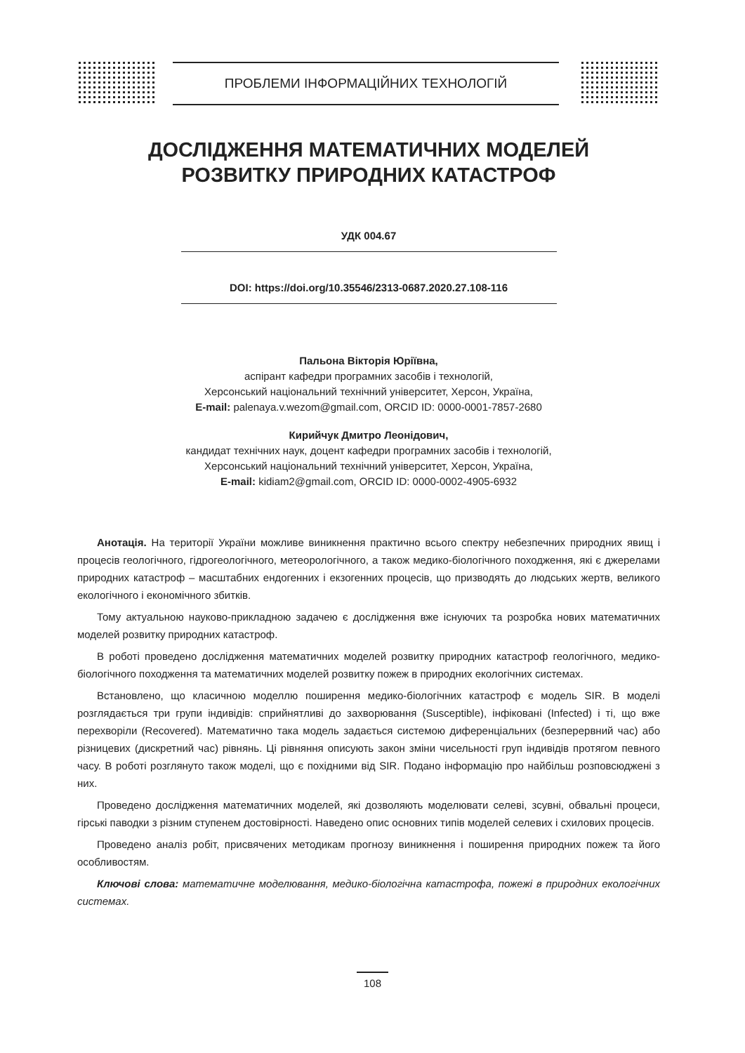ПРОБЛЕМИ ІНФОРМАЦІЙНИХ ТЕХНОЛОГІЙ
ДОСЛІДЖЕННЯ МАТЕМАТИЧНИХ МОДЕЛЕЙ
РОЗВИТКУ ПРИРОДНИХ КАТАСТРОФ
УДК 004.67
DOI: https://doi.org/10.35546/2313-0687.2020.27.108-116
Пальона Вікторія Юріївна,
аспірант кафедри програмних засобів і технологій,
Херсонський національний технічний університет, Херсон, Україна,
E-mail: palenaya.v.wezom@gmail.com, ORCID ID: 0000-0001-7857-2680
Кирийчук Дмитро Леонідович,
кандидат технічних наук, доцент кафедри програмних засобів і технологій,
Херсонський національний технічний університет, Херсон, Україна,
E-mail: kidiam2@gmail.com, ORCID ID: 0000-0002-4905-6932
Анотація. На території України можливе виникнення практично всього спектру небезпечних природних явищ і процесів геологічного, гідрогеологічного, метеорологічного, а також медико-біологічного походження, які є джерелами природних катастроф – масштабних ендогенних і екзогенних процесів, що призводять до людських жертв, великого екологічного і економічного збитків.
Тому актуальною науково-прикладною задачею є дослідження вже існуючих та розробка нових математичних моделей розвитку природних катастроф.
В роботі проведено дослідження математичних моделей розвитку природних катастроф геологічного, медико-біологічного походження та математичних моделей розвитку пожеж в природних екологічних системах.
Встановлено, що класичною моделлю поширення медико-біологічних катастроф є модель SIR. В моделі розглядається три групи індивідів: сприйнятливі до захворювання (Susceptible), інфіковані (Infected) і ті, що вже перехворіли (Recovered). Математично така модель задається системою диференціальних (безперервний час) або різницевих (дискретний час) рівнянь. Ці рівняння описують закон зміни чисельності груп індивідів протягом певного часу. В роботі розглянуто також моделі, що є похідними від SIR. Подано інформацію про найбільш розповсюджені з них.
Проведено дослідження математичних моделей, які дозволяють моделювати селеві, зсувні, обвальні процеси, гірські паводки з різним ступенем достовірності. Наведено опис основних типів моделей селевих і схилових процесів.
Проведено аналіз робіт, присвячених методикам прогнозу виникнення і поширення природних пожеж та його особливостям.
Ключові слова: математичне моделювання, медико-біологічна катастрофа, пожежі в природних екологічних системах.
108